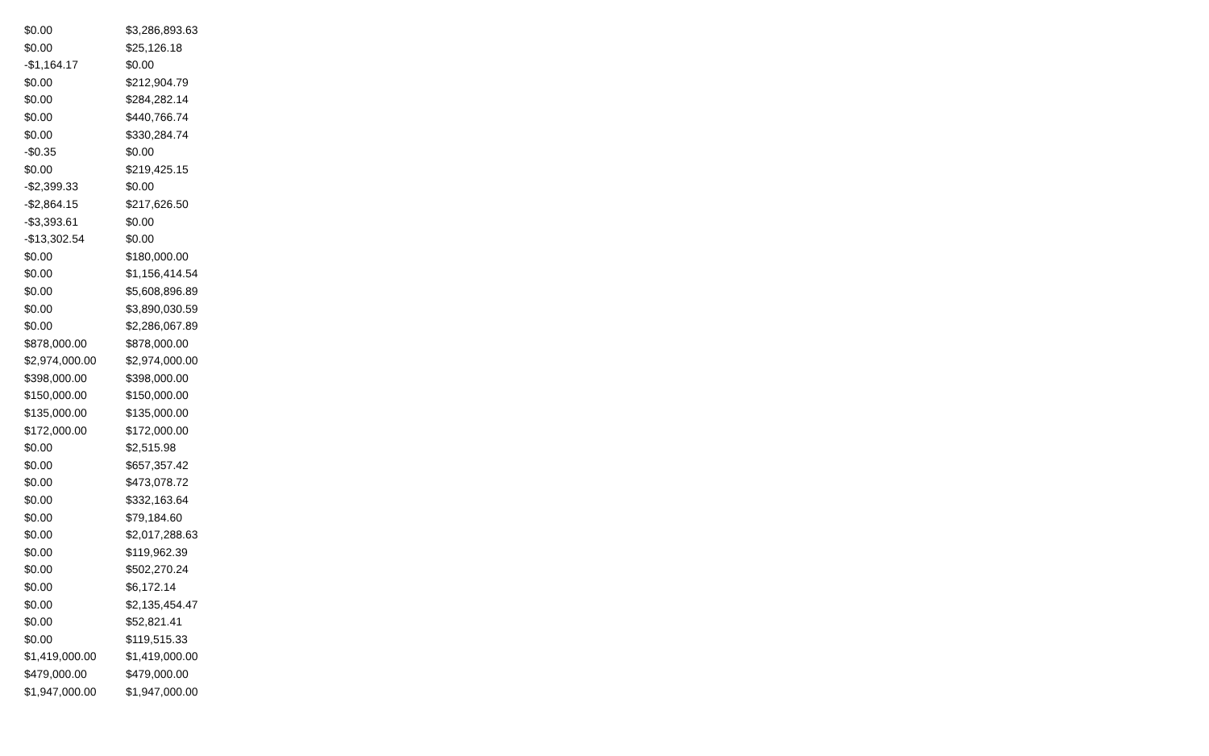| $0.00 | $3,286,893.63 |
| $0.00 | $25,126.18 |
| -$1,164.17 | $0.00 |
| $0.00 | $212,904.79 |
| $0.00 | $284,282.14 |
| $0.00 | $440,766.74 |
| $0.00 | $330,284.74 |
| -$0.35 | $0.00 |
| $0.00 | $219,425.15 |
| -$2,399.33 | $0.00 |
| -$2,864.15 | $217,626.50 |
| -$3,393.61 | $0.00 |
| -$13,302.54 | $0.00 |
| $0.00 | $180,000.00 |
| $0.00 | $1,156,414.54 |
| $0.00 | $5,608,896.89 |
| $0.00 | $3,890,030.59 |
| $0.00 | $2,286,067.89 |
| $878,000.00 | $878,000.00 |
| $2,974,000.00 | $2,974,000.00 |
| $398,000.00 | $398,000.00 |
| $150,000.00 | $150,000.00 |
| $135,000.00 | $135,000.00 |
| $172,000.00 | $172,000.00 |
| $0.00 | $2,515.98 |
| $0.00 | $657,357.42 |
| $0.00 | $473,078.72 |
| $0.00 | $332,163.64 |
| $0.00 | $79,184.60 |
| $0.00 | $2,017,288.63 |
| $0.00 | $119,962.39 |
| $0.00 | $502,270.24 |
| $0.00 | $6,172.14 |
| $0.00 | $2,135,454.47 |
| $0.00 | $52,821.41 |
| $0.00 | $119,515.33 |
| $1,419,000.00 | $1,419,000.00 |
| $479,000.00 | $479,000.00 |
| $1,947,000.00 | $1,947,000.00 |